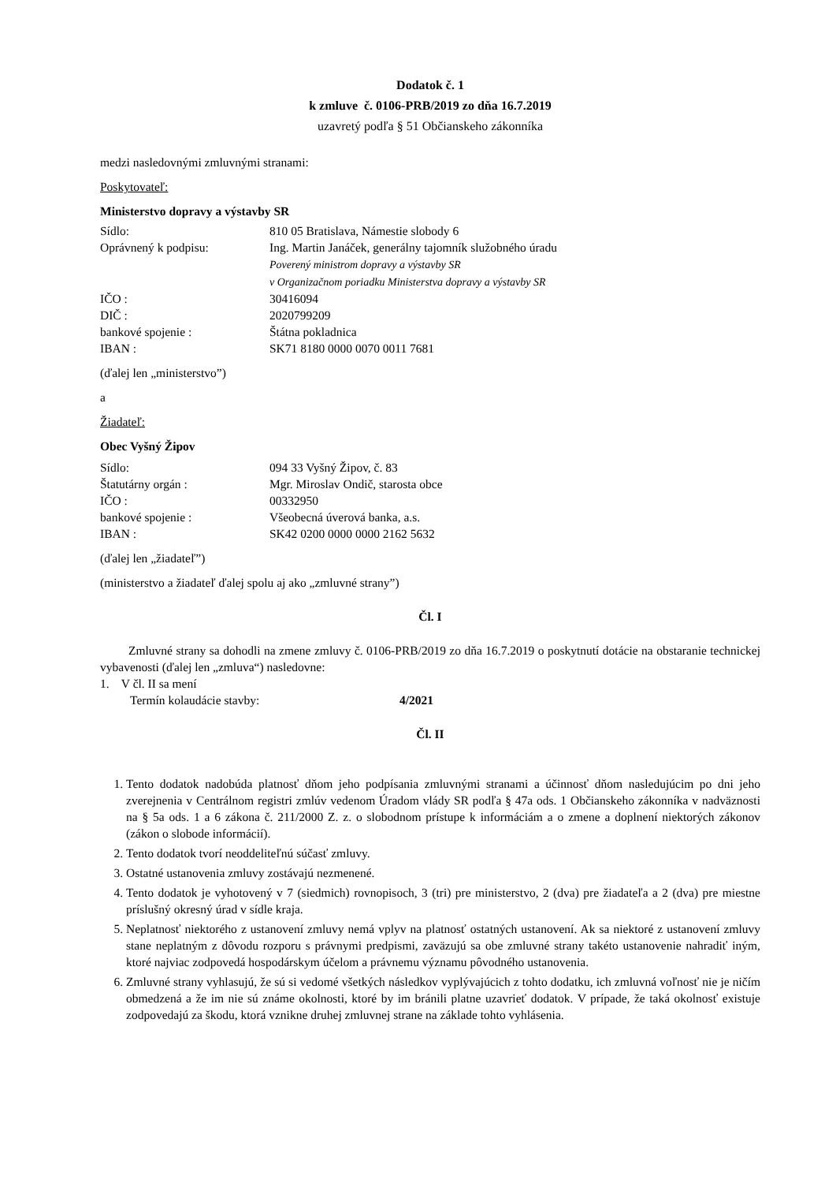Dodatok č. 1
k zmluve č. 0106-PRB/2019 zo dňa 16.7.2019
uzavretý podľa § 51 Občianskeho zákonníka
medzi nasledovnými zmluvnými stranami:
Poskytovateľ:
Ministerstvo dopravy a výstavby SR
Sídlo: 810 05 Bratislava, Námestie slobody 6
Oprávnený k podpisu: Ing. Martin Janáček, generálny tajomník služobného úradu
Poverený ministrom dopravy a výstavby SR
v Organizačnom poriadku Ministerstva dopravy a výstavby SR
IČO : 30416094
DIČ : 2020799209
bankové spojenie : Štátna pokladnica
IBAN : SK71 8180 0000 0070 0011 7681
(ďalej len „ministerstvo”)
a
Žiadateľ:
Obec Vyšný Žipov
Sídlo: 094 33 Vyšný Žipov, č. 83
Štatutárny orgán : Mgr. Miroslav Ondič, starosta obce
IČO : 00332950
bankové spojenie : Všeobecná úverová banka, a.s.
IBAN : SK42 0200 0000 0000 2162 5632
(ďalej len „žiadateľ”)
(ministerstvo a žiadateľ ďalej spolu aj ako „zmluvné strany”)
Čl. I
Zmluvné strany sa dohodli na zmene zmluvy č. 0106-PRB/2019 zo dňa 16.7.2019 o poskytnutí dotácie na obstaranie technickej vybavenosti (ďalej len „zmluva“) nasledovne:
1. V čl. II sa mení
Termín kolaudácie stavby: 4/2021
Čl. II
1. Tento dodatok nadobúda platnosť dňom jeho podpísania zmluvnými stranami a účinnosť dňom nasledujúcim po dni jeho zverejnenia v Centrálnom registri zmlúv vedenom Úradom vlády SR podľa § 47a ods. 1 Občianskeho zákonníka v nadväznosti na § 5a ods. 1 a 6 zákona č. 211/2000 Z. z. o slobodnom prístupe k informáciám a o zmene a doplnení niektorých zákonov (zákon o slobode informácií).
2. Tento dodatok tvorí neoddeliteľnú súčasť zmluvy.
3. Ostatné ustanovenia zmluvy zostávajú nezmenené.
4. Tento dodatok je vyhotovený v 7 (siedmich) rovnopisoch, 3 (tri) pre ministerstvo, 2 (dva) pre žiadateľa a 2 (dva) pre miestne príslušný okresný úrad v sídle kraja.
5. Neplatnosť niektorého z ustanovení zmluvy nemá vplyv na platnosť ostatných ustanovení. Ak sa niektoré z ustanovení zmluvy stane neplatným z dôvodu rozporu s právnymi predpismi, zaväzujú sa obe zmluvné strany takéto ustanovenie nahradiť iným, ktoré najviac zodpovedá hospodárskym účelom a právnemu významu pôvodného ustanovenia.
6. Zmluvné strany vyhlasujú, že sú si vedomé všetkých následkov vyplývajúcich z tohto dodatku, ich zmluvná voľnosť nie je ničím obmedzená a že im nie sú známe okolnosti, ktoré by im bránili platne uzavrieť dodatok. V prípade, že taká okolnosť existuje zodpovedajú za škodu, ktorá vznikne druhej zmluvnej strane na základe tohto vyhlásenia.